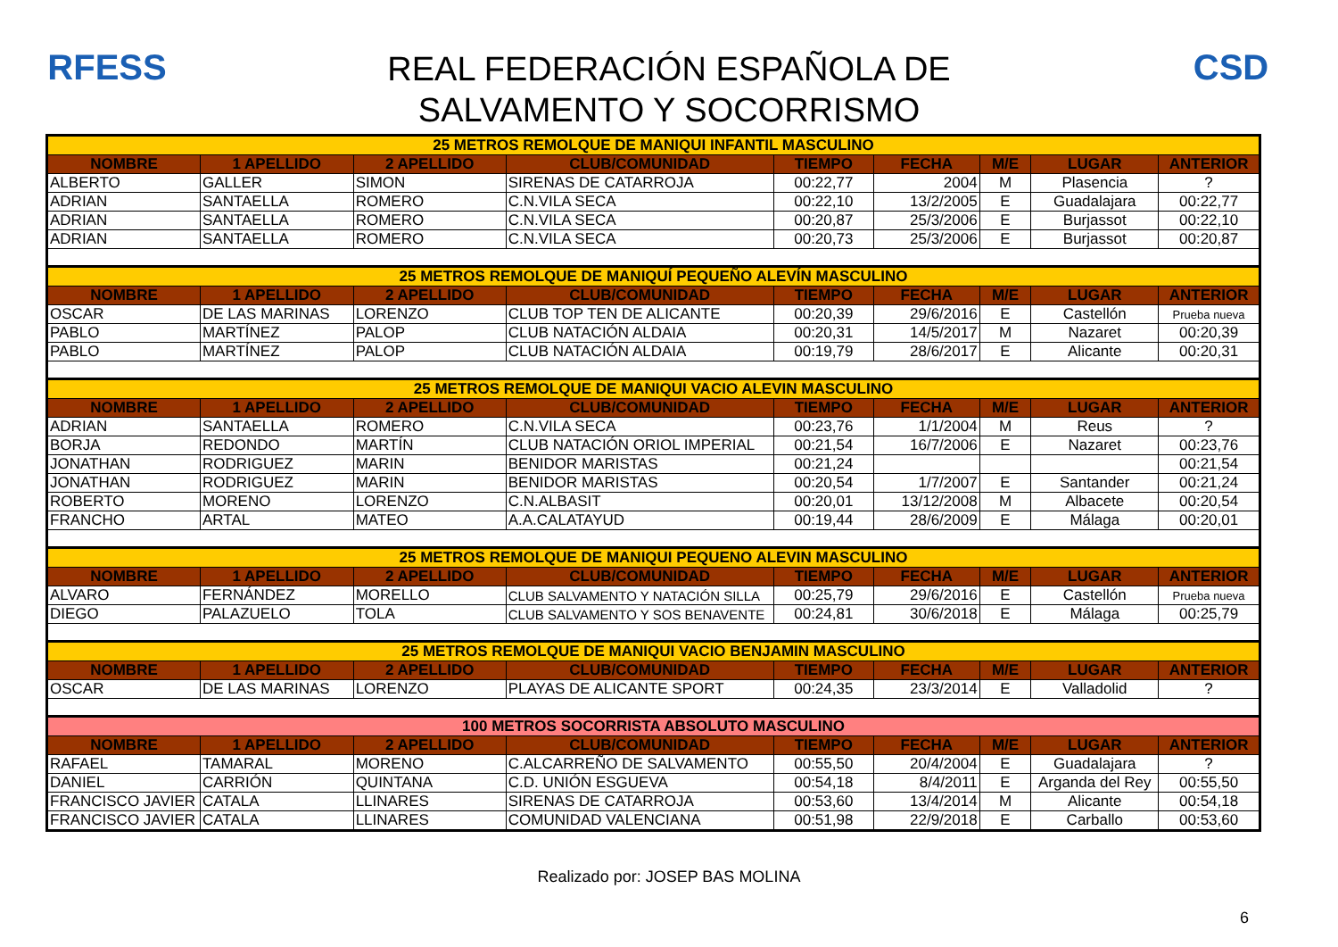RFESS
REAL FEDERACIÓN ESPAÑOLA DE
SALVAMENTO Y SOCORRISMO
CSD
| 25 METROS REMOLQUE DE MANIQUI INFANTIL MASCULINO | | | | | | | | |
| NOMBRE | 1 APELLIDO | 2 APELLIDO | CLUB/COMUNIDAD | TIEMPO | FECHA | M/E | LUGAR | ANTERIOR |
| ALBERTO | GALLER | SIMON | SIRENAS DE CATARROJA | 00:22,77 | 2004 | M | Plasencia | ? |
| ADRIAN | SANTAELLA | ROMERO | C.N.VILA SECA | 00:22,10 | 13/2/2005 | E | Guadalajara | 00:22,77 |
| ADRIAN | SANTAELLA | ROMERO | C.N.VILA SECA | 00:20,87 | 25/3/2006 | E | Burjassot | 00:22,10 |
| ADRIAN | SANTAELLA | ROMERO | C.N.VILA SECA | 00:20,73 | 25/3/2006 | E | Burjassot | 00:20,87 |
| 25 METROS REMOLQUE DE MANIQUÍ PEQUEÑO ALEVÍN MASCULINO | | | | | | | | |
| NOMBRE | 1 APELLIDO | 2 APELLIDO | CLUB/COMUNIDAD | TIEMPO | FECHA | M/E | LUGAR | ANTERIOR |
| OSCAR | DE LAS MARINAS | LORENZO | CLUB TOP TEN DE ALICANTE | 00:20,39 | 29/6/2016 | E | Castellón | Prueba nueva |
| PABLO | MARTÍNEZ | PALOP | CLUB NATACIÓN ALDAIA | 00:20,31 | 14/5/2017 | M | Nazaret | 00:20,39 |
| PABLO | MARTÍNEZ | PALOP | CLUB NATACIÓN ALDAIA | 00:19,79 | 28/6/2017 | E | Alicante | 00:20,31 |
| 25 METROS REMOLQUE DE MANIQUI VACIO ALEVIN MASCULINO | | | | | | | | |
| NOMBRE | 1 APELLIDO | 2 APELLIDO | CLUB/COMUNIDAD | TIEMPO | FECHA | M/E | LUGAR | ANTERIOR |
| ADRIAN | SANTAELLA | ROMERO | C.N.VILA SECA | 00:23,76 | 1/1/2004 | M | Reus | ? |
| BORJA | REDONDO | MARTÍN | CLUB NATACIÓN ORIOL IMPERIAL | 00:21,54 | 16/7/2006 | E | Nazaret | 00:23,76 |
| JONATHAN | RODRIGUEZ | MARIN | BENIDOR MARISTAS | 00:21,24 | | | | 00:21,54 |
| JONATHAN | RODRIGUEZ | MARIN | BENIDOR MARISTAS | 00:20,54 | 1/7/2007 | E | Santander | 00:21,24 |
| ROBERTO | MORENO | LORENZO | C.N.ALBASIT | 00:20,01 | 13/12/2008 | M | Albacete | 00:20,54 |
| FRANCHO | ARTAL | MATEO | A.A.CALATAYUD | 00:19,44 | 28/6/2009 | E | Málaga | 00:20,01 |
| 25 METROS REMOLQUE DE MANIQUI PEQUENO ALEVIN MASCULINO | | | | | | | | |
| NOMBRE | 1 APELLIDO | 2 APELLIDO | CLUB/COMUNIDAD | TIEMPO | FECHA | M/E | LUGAR | ANTERIOR |
| ALVARO | FERNÁNDEZ | MORELLO | CLUB SALVAMENTO Y NATACIÓN SILLA | 00:25,79 | 29/6/2016 | E | Castellón | Prueba nueva |
| DIEGO | PALAZUELO | TOLA | CLUB SALVAMENTO Y SOS BENAVENTE | 00:24,81 | 30/6/2018 | E | Málaga | 00:25,79 |
| 25 METROS REMOLQUE DE MANIQUI VACIO BENJAMIN MASCULINO | | | | | | | | |
| NOMBRE | 1 APELLIDO | 2 APELLIDO | CLUB/COMUNIDAD | TIEMPO | FECHA | M/E | LUGAR | ANTERIOR |
| OSCAR | DE LAS MARINAS | LORENZO | PLAYAS DE ALICANTE SPORT | 00:24,35 | 23/3/2014 | E | Valladolid | ? |
| 100 METROS SOCORRISTA ABSOLUTO MASCULINO | | | | | | | | |
| NOMBRE | 1 APELLIDO | 2 APELLIDO | CLUB/COMUNIDAD | TIEMPO | FECHA | M/E | LUGAR | ANTERIOR |
| RAFAEL | TAMARAL | MORENO | C.ALCARREÑO DE SALVAMENTO | 00:55,50 | 20/4/2004 | E | Guadalajara | ? |
| DANIEL | CARRIÓN | QUINTANA | C.D. UNIÓN ESGUEVA | 00:54,18 | 8/4/2011 | E | Arganda del Rey | 00:55,50 |
| FRANCISCO JAVIER | CATALA | LLINARES | SIRENAS DE CATARROJA | 00:53,60 | 13/4/2014 | M | Alicante | 00:54,18 |
| FRANCISCO JAVIER | CATALA | LLINARES | COMUNIDAD VALENCIANA | 00:51,98 | 22/9/2018 | E | Carballo | 00:53,60 |
Realizado por: JOSEP BAS MOLINA
6